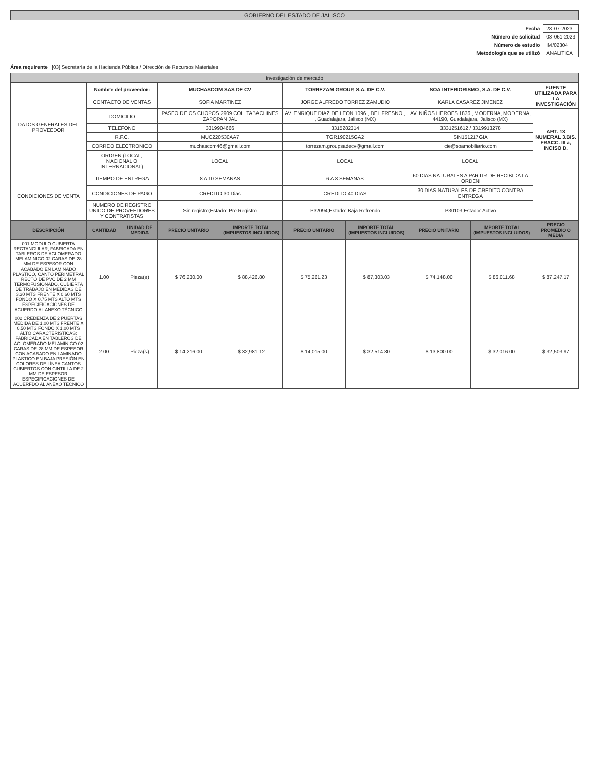GOBIERNO DEL ESTADO DE JALISCO
| Fecha | 28-07-2023 |
| Número de solicitud | 03-061-2023 |
| Número de estudio | IM/02304 |
| Metodología que se utilizó | ANALITICA |
Área requirente [03] Secretaría de la Hacienda Pública / Dirección de Recursos Materiales
Investigación de mercado
| DATOS GENERALES DEL PROVEEDOR | Nombre del proveedor: | | MUCHASCOM SAS DE CV | | TORREZAM GROUP, S.A. DE C.V. | | SOA INTERIORISMO, S.A. DE C.V. | | FUENTE UTILIZADA PARA LA INVESTIGACIÓN |
| | CONTACTO DE VENTAS | | SOFIA MARTINEZ | | JORGE ALFREDO TORREZ ZAMUDIO | | KARLA CASAREZ JIMENEZ | | |
| | DOMICILIO | | PASEO DE OS CHOPOS 2909 COL. TABACHINES ZAPOPAN JAL | | AV. ENRIQUE DIAZ DE LEON 1096 , DEL FRESNO , , Guadalajara, Jalisco (MX) | | AV. NIÑOS HEROES 1836 , MODERNA, MODERNA, 44190, Guadalajara, Jalisco (MX) | | ART. 13 NUMERAL 3.BIS. FRACC. III a, INCISO D. |
| | TELEFONO | | 3319904666 | | 3315282314 | | 3331251612 / 3319913278 | | |
| | R.F.C. | | MUC220530AA7 | | TGR190215GA2 | | SIN151217GIA | | |
| | CORREO ELECTRONICO | | muchascom46@gmail.com | | torrezam.groupsadecv@gmail.com | | cie@soamobiliario.com | | |
| | ORIGEN (LOCAL, NACIONAL O INTERNACIONAL) | | LOCAL | | LOCAL | | LOCAL | | |
| CONDICIONES DE VENTA | TIEMPO DE ENTREGA | | 8 A 10 SEMANAS | | 6 A 8 SEMANAS | | 60 DIAS NATURALES A PARTIR DE RECIBIDA LA ORDEN | | |
| | CONDICIONES DE PAGO | | CREDITO 30 Dias | | CREDITO 40 DIAS | | 30 DIAS NATURALES DE CREDITO CONTRA ENTREGA | | |
| | NUMERO DE REGISTRO UNICO DE PROVEEDORES Y CONTRATISTAS | | Sin registro;Estado: Pre Registro | | P32094;Estado: Baja Refrendo | | P30103;Estado: Activo | | |
| DESCRIPCIÓN | CANTIDAD | UNIDAD DE MEDIDA | PRECIO UNITARIO | IMPORTE TOTAL (IMPUESTOS INCLUIDOS) | PRECIO UNITARIO | IMPORTE TOTAL (IMPUESTOS INCLUIDOS) | PRECIO UNITARIO | IMPORTE TOTAL (IMPUESTOS INCLUIDOS) | PRECIO PROMEDIO O MEDIA |
| 001 MODULO CUBIERTA RECTANGULAR, FABRICADA EN TABLEROS DE AGLOMERADO MELAMINICO 02 CARAS DE 28 MM DE ESPESOR CON ACABADO EN LAMINADO PLASTICO, CANTO PERIMETRAL RECTO DE PVC DE 2 MM TERMOFUSIONADO, CUBIERTA DE TRABAJO EN MEDIDAS DE 3.30 MTS FRENTE X 0.60 MTS FONDO X 0.75 MTS ALTO MTS ESPECIFICACIONES DE ACUERDO AL ANEXO TÉCNICO | 1.00 | Pieza(s) | $ 76,230.00 | $ 88,426.80 | $ 75,261.23 | $ 87,303.03 | $ 74,148.00 | $ 86,011.68 | $ 87,247.17 |
| 002 CREDENZA DE 2 PUERTAS MEDIDA DE 1.00 MTS FRENTE X 0.50 MTS FONDO X 1.00 MTS ALTO CARACTERISTICAS: FABRICADA EN TABLEROS DE AGLOMERADO MELAMINICO 02 CARAS DE 28 MM DE ESPESOR CON ACABADO EN LAMINADO PLASTICO EN BAJA PRESIÓN EN COLORES DE LÍNEA CANTOS CUBIERTOS CON CINTILLA DE 2 MM DE ESPESOR ESPECIFICACIONES DE ACUERFDO AL ANEXO TÉCNICO | 2.00 | Pieza(s) | $ 14,216.00 | $ 32,981.12 | $ 14,015.00 | $ 32,514.80 | $ 13,800.00 | $ 32,016.00 | $ 32,503.97 |